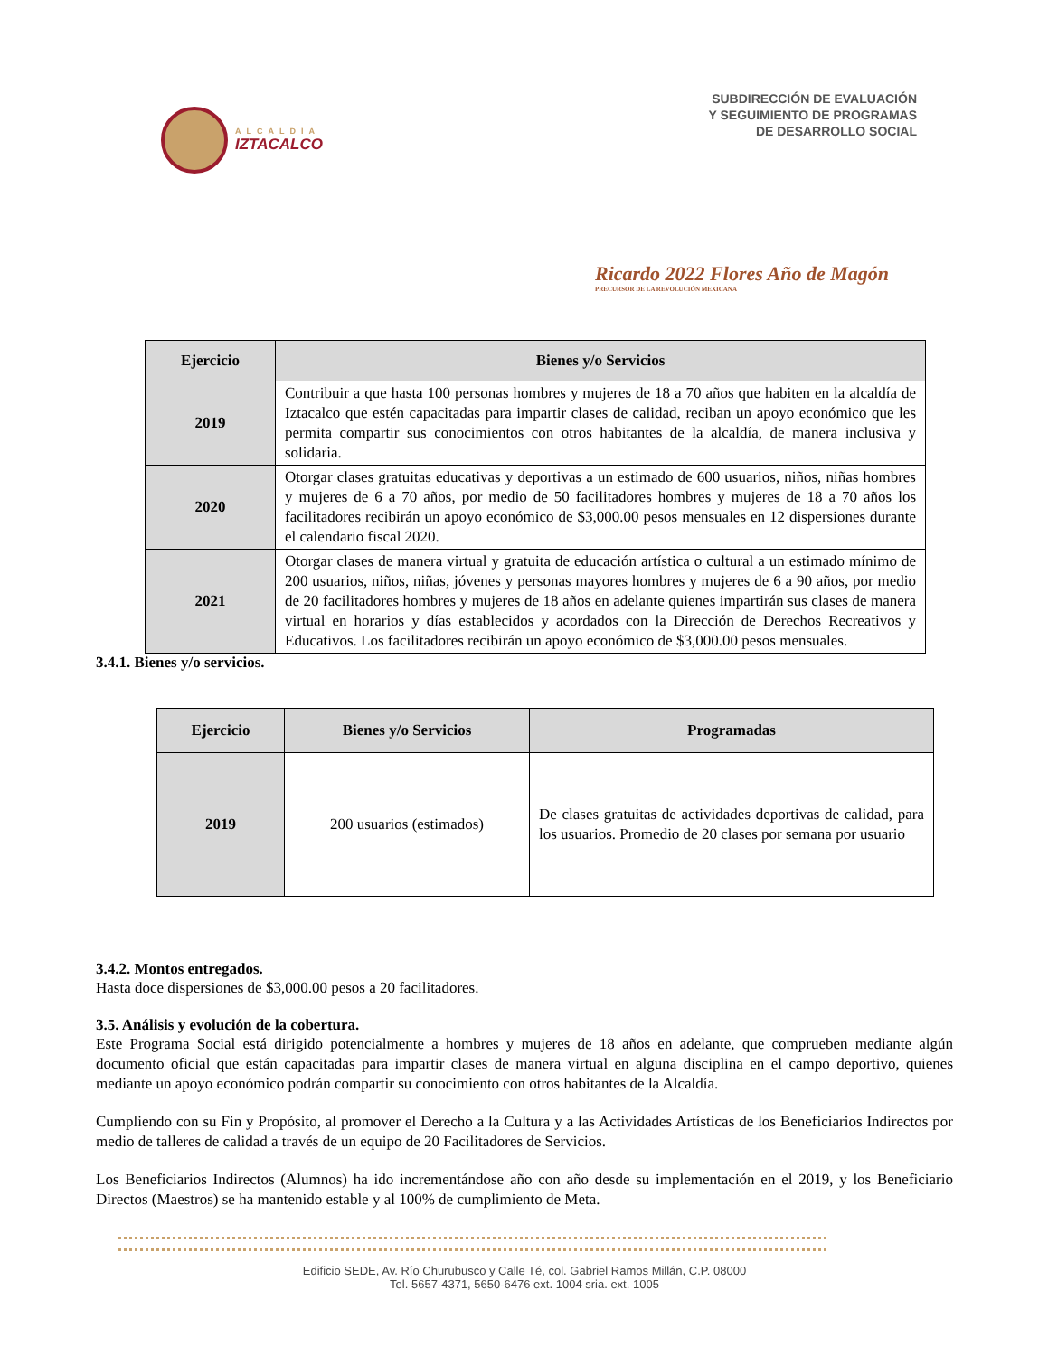ALCALDÍA
IZTACALCO
SUBDIRECCIÓN DE EVALUACIÓN
Y SEGUIMIENTO DE PROGRAMAS
DE DESARROLLO SOCIAL
Ricardo 2022 Flores Año de Magón
PRECURSOR DE LA REVOLUCIÓN MEXICANA
| Ejercicio | Bienes y/o Servicios |
| --- | --- |
| 2019 | Contribuir a que hasta 100 personas hombres y mujeres de 18 a 70 años que habiten en la alcaldía de Iztacalco que estén capacitadas para impartir clases de calidad, reciban un apoyo económico que les permita compartir sus conocimientos con otros habitantes de la alcaldía, de manera inclusiva y solidaria. |
| 2020 | Otorgar clases gratuitas educativas y deportivas a un estimado de 600 usuarios, niños, niñas hombres y mujeres de 6 a 70 años, por medio de 50 facilitadores hombres y mujeres de 18 a 70 años los facilitadores recibirán un apoyo económico de $3,000.00 pesos mensuales en 12 dispersiones durante el calendario fiscal 2020. |
| 2021 | Otorgar clases de manera virtual y gratuita de educación artística o cultural a un estimado mínimo de 200 usuarios, niños, niñas, jóvenes y personas mayores hombres y mujeres de 6 a 90 años, por medio de 20 facilitadores hombres y mujeres de 18 años en adelante quienes impartirán sus clases de manera virtual en horarios y días establecidos y acordados con la Dirección de Derechos Recreativos y Educativos. Los facilitadores recibirán un apoyo económico de $3,000.00 pesos mensuales. |
3.4.1. Bienes y/o servicios.
| Ejercicio | Bienes y/o Servicios | Programadas |
| --- | --- | --- |
| 2019 | 200 usuarios (estimados) | De clases gratuitas de actividades deportivas de calidad, para los usuarios. Promedio de 20 clases por semana por usuario |
3.4.2. Montos entregados.
Hasta doce dispersiones de $3,000.00 pesos a 20 facilitadores.
3.5. Análisis y evolución de la cobertura.
Este Programa Social está dirigido potencialmente a hombres y mujeres de 18 años en adelante, que comprueben mediante algún documento oficial que están capacitadas para impartir clases de manera virtual en alguna disciplina en el campo deportivo, quienes mediante un apoyo económico podrán compartir su conocimiento con otros habitantes de la Alcaldía.
Cumpliendo con su Fin y Propósito, al promover el Derecho a la Cultura y a las Actividades Artísticas de los Beneficiarios Indirectos por medio de talleres de calidad a través de un equipo de 20 Facilitadores de Servicios.
Los Beneficiarios Indirectos (Alumnos) ha ido incrementándose año con año desde su implementación en el 2019, y los Beneficiario Directos (Maestros) se ha mantenido estable y al 100% de cumplimiento de Meta.
Edificio SEDE, Av. Río Churubusco y Calle Té, col. Gabriel Ramos Millán, C.P. 08000
Tel. 5657-4371, 5650-6476 ext. 1004 sria. ext. 1005